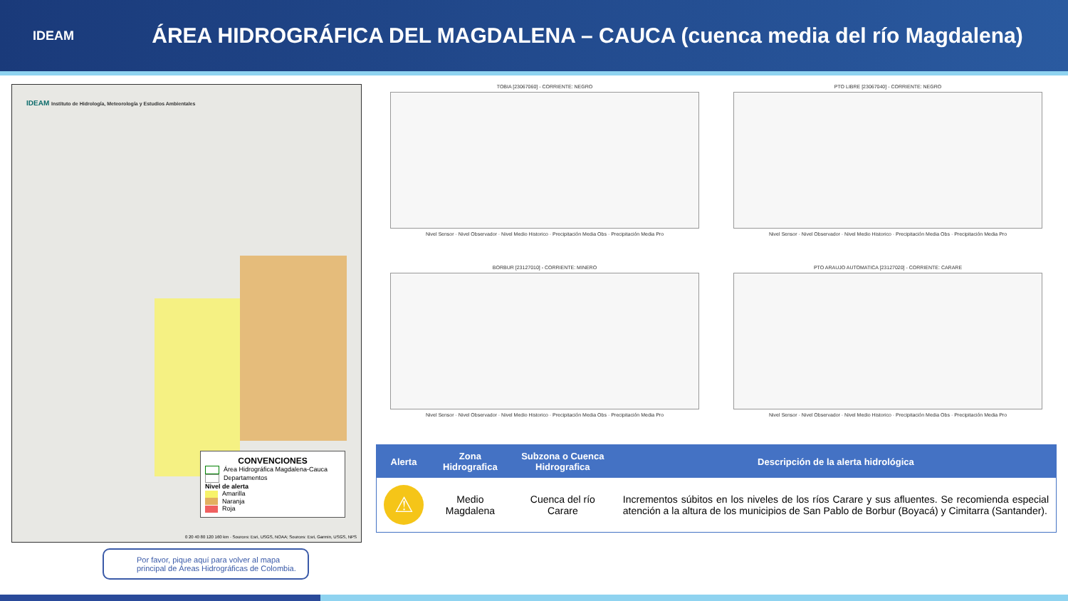IDEAM
ÁREA HIDROGRÁFICA DEL MAGDALENA – CAUCA (cuenca media del río Magdalena)
IDEAM Instituto de Hidrología, Meteorología y Estudios Ambientales
CONVENCIONES
Área Hidrográfica Magdalena-Cauca
Departamentos
Nivel de alerta
Amarilla
Naranja
Roja
0 20 40 80 120 160 km · Sources: Esri, USGS, NOAA; Sources: Esri, Garmin, USGS, NPS
TOBIA [23067060] - CORRIENTE: NEGRO
Nivel Sensor · Nivel Observador · Nivel Medio Historico · Precipitación Media Obs · Precipitación Media Pro
PTO LIBRE [23067040] - CORRIENTE: NEGRO
Nivel Sensor · Nivel Observador · Nivel Medio Historico · Precipitación Media Obs · Precipitación Media Pro
BORBUR [23127010] - CORRIENTE: MINERO
Nivel Sensor · Nivel Observador · Nivel Medio Historico · Precipitación Media Obs · Precipitación Media Pro
PTO ARAUJO AUTOMATICA [23127020] - CORRIENTE: CARARE
Nivel Sensor · Nivel Observador · Nivel Medio Historico · Precipitación Media Obs · Precipitación Media Pro
| Alerta | Zona Hidrografica | Subzona o Cuenca Hidrografica | Descripción de la alerta hidrológica |
| --- | --- | --- | --- |
| ⚠ | Medio Magdalena | Cuenca del río Carare | Incrementos súbitos en los niveles de los ríos Carare y sus afluentes. Se recomienda especial atención a la altura de los municipios de San Pablo de Borbur (Boyacá) y Cimitarra (Santander). |
Por favor, pique aquí para volver al mapa principal de Áreas Hidrográficas de Colombia.